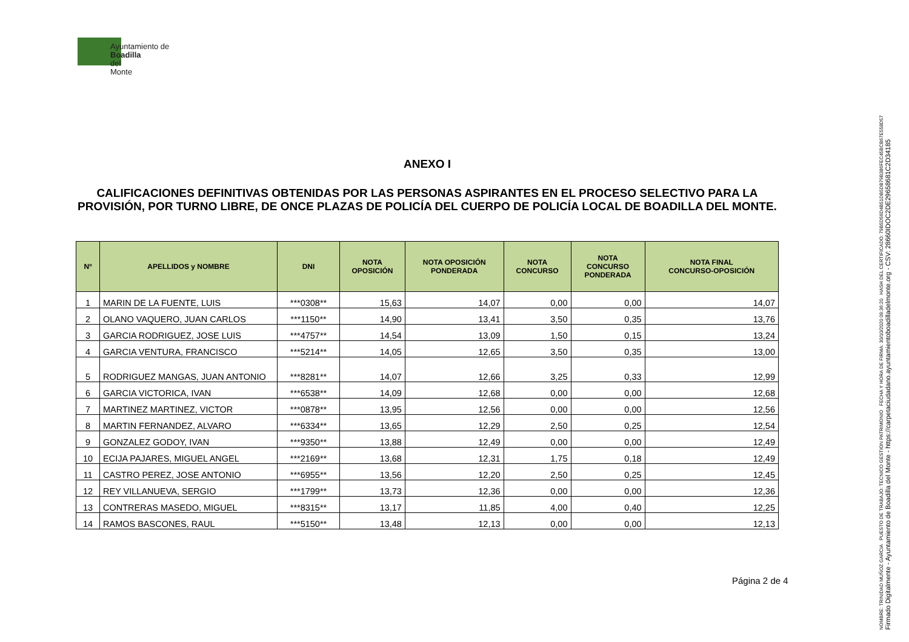Ayuntamiento de
Boadilla
del
Monte
ANEXO I
CALIFICACIONES DEFINITIVAS OBTENIDAS POR LAS PERSONAS ASPIRANTES EN EL PROCESO SELECTIVO PARA LA PROVISIÓN, POR TURNO LIBRE, DE ONCE PLAZAS DE POLICÍA DEL CUERPO DE POLICÍA LOCAL DE BOADILLA DEL MONTE.
| Nº | APELLIDOS y NOMBRE | DNI | NOTA OPOSICIÓN | NOTA OPOSICIÓN PONDERADA | NOTA CONCURSO | NOTA CONCURSO PONDERADA | NOTA FINAL CONCURSO-OPOSICIÓN |
| --- | --- | --- | --- | --- | --- | --- | --- |
| 1 | MARIN DE LA FUENTE, LUIS | ***0308** | 15,63 | 14,07 | 0,00 | 0,00 | 14,07 |
| 2 | OLANO VAQUERO, JUAN CARLOS | ***1150** | 14,90 | 13,41 | 3,50 | 0,35 | 13,76 |
| 3 | GARCIA RODRIGUEZ, JOSE LUIS | ***4757** | 14,54 | 13,09 | 1,50 | 0,15 | 13,24 |
| 4 | GARCIA VENTURA, FRANCISCO | ***5214** | 14,05 | 12,65 | 3,50 | 0,35 | 13,00 |
| 5 | RODRIGUEZ MANGAS, JUAN ANTONIO | ***8281** | 14,07 | 12,66 | 3,25 | 0,33 | 12,99 |
| 6 | GARCIA VICTORICA, IVAN | ***6538** | 14,09 | 12,68 | 0,00 | 0,00 | 12,68 |
| 7 | MARTINEZ MARTINEZ, VICTOR | ***0878** | 13,95 | 12,56 | 0,00 | 0,00 | 12,56 |
| 8 | MARTIN FERNANDEZ, ALVARO | ***6334** | 13,65 | 12,29 | 2,50 | 0,25 | 12,54 |
| 9 | GONZALEZ GODOY, IVAN | ***9350** | 13,88 | 12,49 | 0,00 | 0,00 | 12,49 |
| 10 | ECIJA PAJARES, MIGUEL ANGEL | ***2169** | 13,68 | 12,31 | 1,75 | 0,18 | 12,49 |
| 11 | CASTRO PEREZ, JOSE ANTONIO | ***6955** | 13,56 | 12,20 | 2,50 | 0,25 | 12,45 |
| 12 | REY VILLANUEVA, SERGIO | ***1799** | 13,73 | 12,36 | 0,00 | 0,00 | 12,36 |
| 13 | CONTRERAS MASEDO, MIGUEL | ***8315** | 13,17 | 11,85 | 4,00 | 0,40 | 12,25 |
| 14 | RAMOS BASCONES, RAUL | ***5150** | 13,48 | 12,13 | 0,00 | 0,00 | 12,13 |
Página 2 de 4
NOMBRE: TRINIDAD MUÑOZ GARCIA PUESTO DE TRABAJO: TECNICO GESTION PATRIMONIO FECHA Y HORA DE FIRMA: 30/10/2020 09:36:20 HASH DEL CERTIFICADO: 79B5D56D4B51DB5DB79B386FEC45BCB67E558D57
Firmado Digitalmente - Ayuntamiento de Boadilla del Monte - https://carpetaciudadano.ayuntamientoboadilladelmonte.org - CSV: 28660IDOC2DE29658681C2D34185